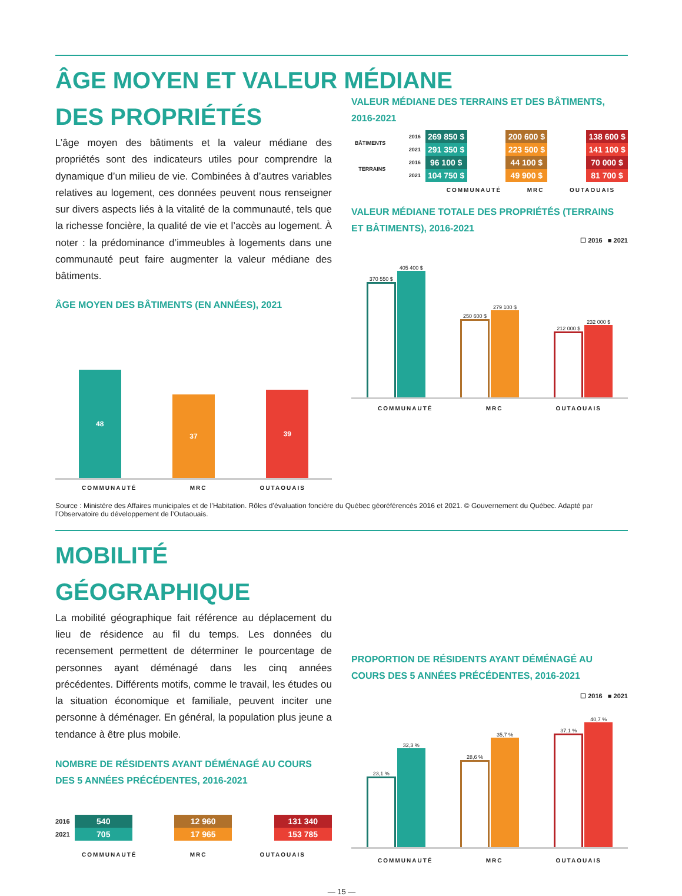ÂGE MOYEN ET VALEUR MÉDIANE
DES PROPRIÉTÉS
L’âge moyen des bâtiments et la valeur médiane des propriétés sont des indicateurs utiles pour comprendre la dynamique d’un milieu de vie. Combinées à d’autres variables relatives au logement, ces données peuvent nous renseigner sur divers aspects liés à la vitalité de la communauté, tels que la richesse foncière, la qualité de vie et l’accès au logement. À noter : la prédominance d’immeubles à logements dans une communauté peut faire augmenter la valeur médiane des bâtiments.
ÂGE MOYEN DES BÂTIMENTS (EN ANNÉES), 2021
48
37
39
COMMUNAUTÉ MRC OUTAOUAIS
VALEUR MÉDIANE DES TERRAINS ET DES BÂTIMENTS, 2016-2021
| BÂTIMENTS | 2016 | 269 850 $ | | 200 600 $ | | 138 600 $ |
| | 2021 | 291 350 $ | | 223 500 $ | | 141 100 $ |
| TERRAINS | 2016 | 96 100 $ | | 44 100 $ | | 70 000 $ |
| | 2021 | 104 750 $ | | 49 900 $ | | 81 700 $ |
COMMUNAUTÉ MRC OUTAOUAIS
VALEUR MÉDIANE TOTALE DES PROPRIÉTÉS (TERRAINS ET BÂTIMENTS), 2016-2021
☐ 2016 ■ 2021
370 550 $
405 400 $
250 600 $
279 100 $
212 000 $
232 000 $
COMMUNAUTÉ MRC OUTAOUAIS
Source : Ministère des Affaires municipales et de l’Habitation. Rôles d’évaluation foncière du Québec géoréférencés 2016 et 2021. © Gouvernement du Québec. Adapté par l’Observatoire du développement de l’Outaouais.
MOBILITÉ
GÉOGRAPHIQUE
La mobilité géographique fait référence au déplacement du lieu de résidence au fil du temps. Les données du recensement permettent de déterminer le pourcentage de personnes ayant déménagé dans les cinq années précédentes. Différents motifs, comme le travail, les études ou la situation économique et familiale, peuvent inciter une personne à déménager. En général, la population plus jeune a tendance à être plus mobile.
NOMBRE DE RÉSIDENTS AYANT DÉMÉNAGÉ AU COURS DES 5 ANNÉES PRÉCÉDENTES, 2016-2021
| 2016 | 540 | | 12 960 | | 131 340 |
| 2021 | 705 | | 17 965 | | 153 785 |
COMMUNAUTÉ MRC OUTAOUAIS
PROPORTION DE RÉSIDENTS AYANT DÉMÉNAGÉ AU COURS DES 5 ANNÉES PRÉCÉDENTES, 2016-2021
☐ 2016 ■ 2021
23,1 %
32,3 %
28,6 %
35,7 %
37,1 %
40,7 %
COMMUNAUTÉ MRC OUTAOUAIS
— 15 —